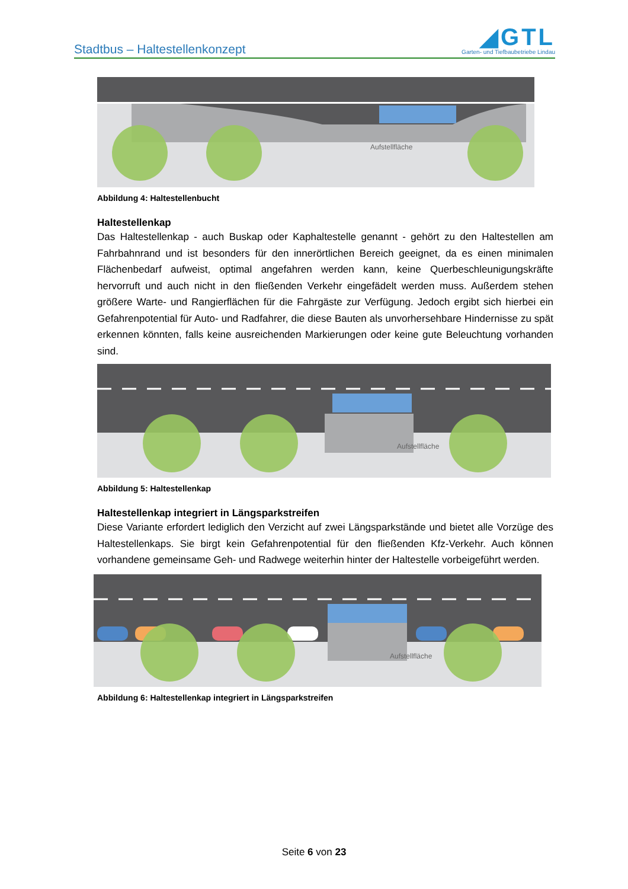Stadtbus – Haltestellenkonzept
◢GTL
Garten- und Tiefbaubetriebe Lindau
Aufstellfläche
Abbildung 4: Haltestellenbucht
Haltestellenkap
Das Haltestellenkap - auch Buskap oder Kaphaltestelle genannt - gehört zu den Haltestellen am Fahrbahnrand und ist besonders für den innerörtlichen Bereich geeignet, da es einen minimalen Flächenbedarf aufweist, optimal angefahren werden kann, keine Querbeschleunigungskräfte hervorruft und auch nicht in den fließenden Verkehr eingefädelt werden muss. Außerdem stehen größere Warte- und Rangierflächen für die Fahrgäste zur Verfügung. Jedoch ergibt sich hierbei ein Gefahrenpotential für Auto- und Radfahrer, die diese Bauten als unvorhersehbare Hindernisse zu spät erkennen könnten, falls keine ausreichenden Markierungen oder keine gute Beleuchtung vorhanden sind.
Aufstellfläche
Abbildung 5: Haltestellenkap
Haltestellenkap integriert in Längsparkstreifen
Diese Variante erfordert lediglich den Verzicht auf zwei Längsparkstände und bietet alle Vorzüge des Haltestellenkaps. Sie birgt kein Gefahrenpotential für den fließenden Kfz-Verkehr. Auch können vorhandene gemeinsame Geh- und Radwege weiterhin hinter der Haltestelle vorbeigeführt werden.
Aufstellfläche
Abbildung 6: Haltestellenkap integriert in Längsparkstreifen
Seite 6 von 23